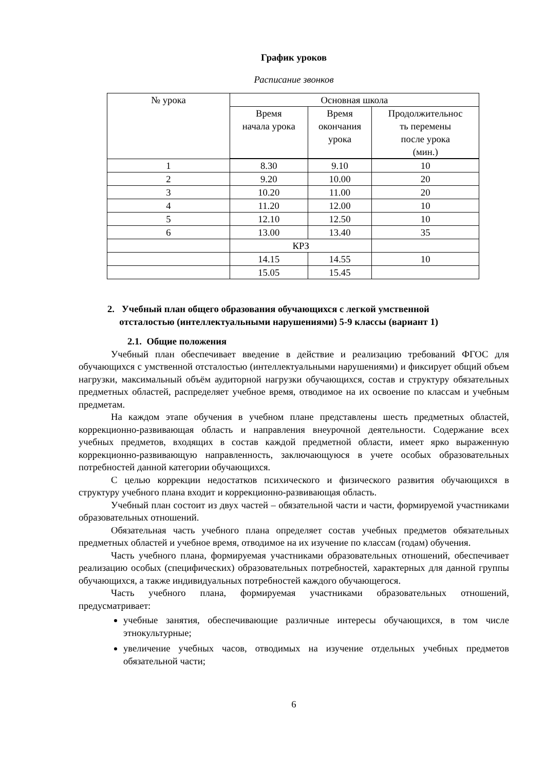График уроков
Расписание звонков
| № урока | Основная школа | | |
| | Время начала урока | Время окончания урока | Продолжительнос ть перемены после урока (мин.) |
| 1 | 8.30 | 9.10 | 10 |
| 2 | 9.20 | 10.00 | 20 |
| 3 | 10.20 | 11.00 | 20 |
| 4 | 11.20 | 12.00 | 10 |
| 5 | 12.10 | 12.50 | 10 |
| 6 | 13.00 | 13.40 | 35 |
| | КРЗ | | |
| | 14.15 | 14.55 | 10 |
| | 15.05 | 15.45 | |
2. Учебный план общего образования обучающихся с легкой умственной
отсталостью (интеллектуальными нарушениями) 5-9 классы (вариант 1)
2.1. Общие положения
Учебный план обеспечивает введение в действие и реализацию требований ФГОС для обучающихся с умственной отсталостью (интеллектуальными нарушениями) и фиксирует общий объем нагрузки, максимальный объём аудиторной нагрузки обучающихся, состав и структуру обязательных предметных областей, распределяет учебное время, отводимое на их освоение по классам и учебным предметам.
На каждом этапе обучения в учебном плане представлены шесть предметных областей, коррекционно-развивающая область и направления внеурочной деятельности. Содержание всех учебных предметов, входящих в состав каждой предметной области, имеет ярко выраженную коррекционно-развивающую направленность, заключающуюся в учете особых образовательных потребностей данной категории обучающихся.
С целью коррекции недостатков психического и физического развития обучающихся в структуру учебного плана входит и коррекционно-развивающая область.
Учебный план состоит из двух частей – обязательной части и части, формируемой участниками образовательных отношений.
Обязательная часть учебного плана определяет состав учебных предметов обязательных предметных областей и учебное время, отводимое на их изучение по классам (годам) обучения.
Часть учебного плана, формируемая участниками образовательных отношений, обеспечивает реализацию особых (специфических) образовательных потребностей, характерных для данной группы обучающихся, а также индивидуальных потребностей каждого обучающегося.
Часть учебного плана, формируемая участниками образовательных отношений, предусматривает:
учебные занятия, обеспечивающие различные интересы обучающихся, в том числе этнокультурные;
увеличение учебных часов, отводимых на изучение отдельных учебных предметов обязательной части;
6